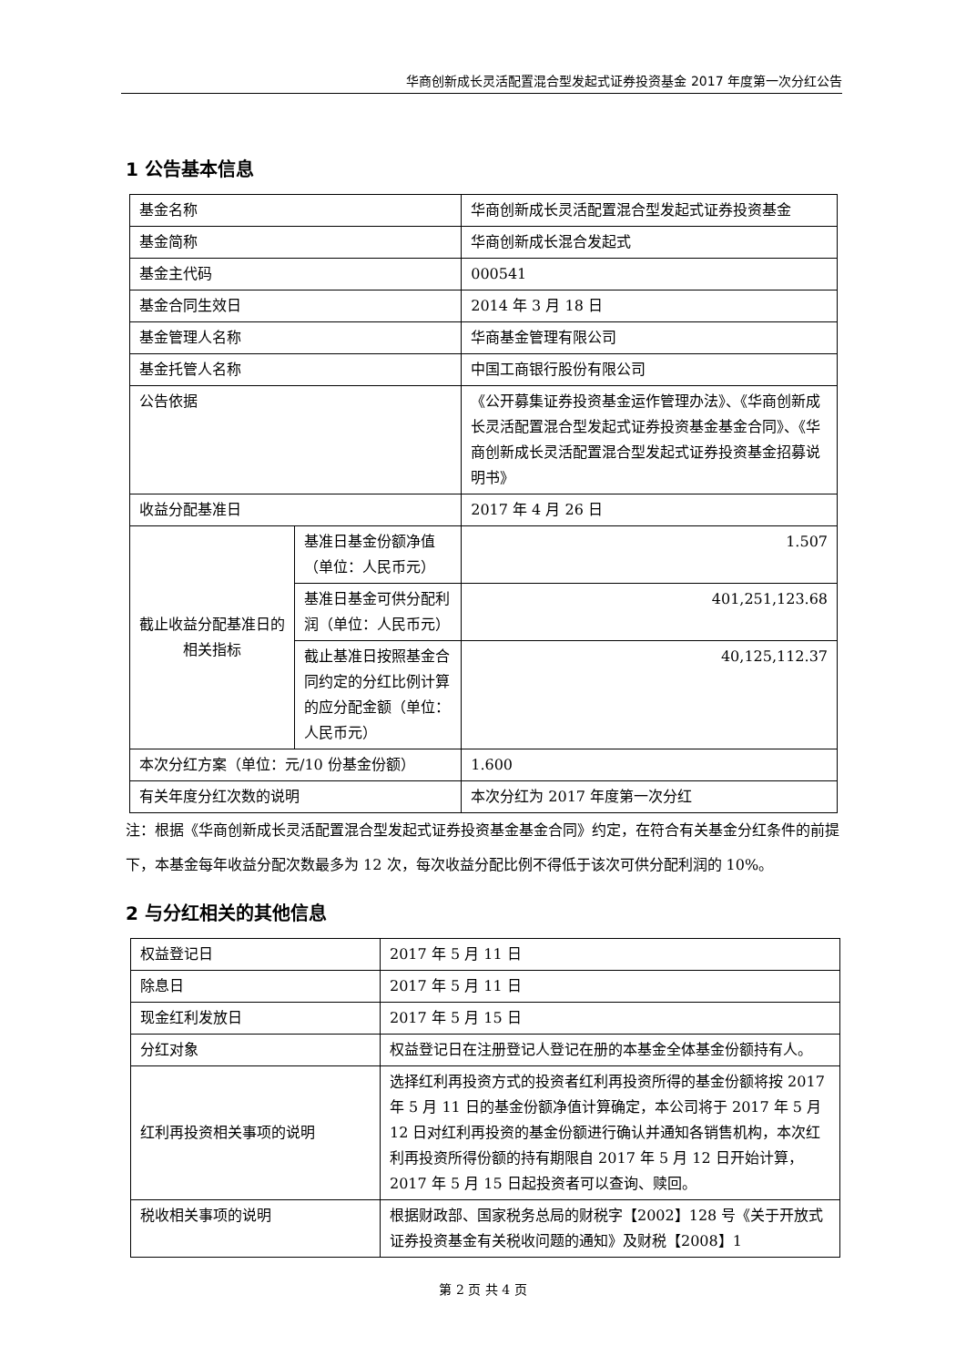华商创新成长灵活配置混合型发起式证券投资基金 2017 年度第一次分红公告
1 公告基本信息
| 基金名称 | | 华商创新成长灵活配置混合型发起式证券投资基金 |
| 基金简称 | | 华商创新成长混合发起式 |
| 基金主代码 | | 000541 |
| 基金合同生效日 | | 2014 年 3 月 18 日 |
| 基金管理人名称 | | 华商基金管理有限公司 |
| 基金托管人名称 | | 中国工商银行股份有限公司 |
| 公告依据 | | 《公开募集证券投资基金运作管理办法》、《华商创新成长灵活配置混合型发起式证券投资基金基金合同》、《华商创新成长灵活配置混合型发起式证券投资基金招募说明书》 |
| 收益分配基准日 | | 2017 年 4 月 26 日 |
| 截止收益分配基准日的相关指标 | 基准日基金份额净值（单位：人民币元） | 1.507 |
| | 基准日基金可供分配利润（单位：人民币元） | 401,251,123.68 |
| | 截止基准日按照基金合同约定的分红比例计算的应分配金额（单位：人民币元） | 40,125,112.37 |
| 本次分红方案（单位：元/10 份基金份额） | | 1.600 |
| 有关年度分红次数的说明 | | 本次分红为 2017 年度第一次分红 |
注：根据《华商创新成长灵活配置混合型发起式证券投资基金基金合同》约定，在符合有关基金分红条件的前提下，本基金每年收益分配次数最多为 12 次，每次收益分配比例不得低于该次可供分配利润的 10%。
2 与分红相关的其他信息
| 权益登记日 | 2017 年 5 月 11 日 |
| 除息日 | 2017 年 5 月 11 日 |
| 现金红利发放日 | 2017 年 5 月 15 日 |
| 分红对象 | 权益登记日在注册登记人登记在册的本基金全体基金份额持有人。 |
| 红利再投资相关事项的说明 | 选择红利再投资方式的投资者红利再投资所得的基金份额将按 2017 年 5 月 11 日的基金份额净值计算确定，本公司将于 2017 年 5 月 12 日对红利再投资的基金份额进行确认并通知各销售机构，本次红利再投资所得份额的持有期限自 2017 年 5 月 12 日开始计算，2017 年 5 月 15 日起投资者可以查询、赎回。 |
| 税收相关事项的说明 | 根据财政部、国家税务总局的财税字【2002】128 号《关于开放式证券投资基金有关税收问题的通知》及财税【2008】1 |
第 2 页 共 4 页